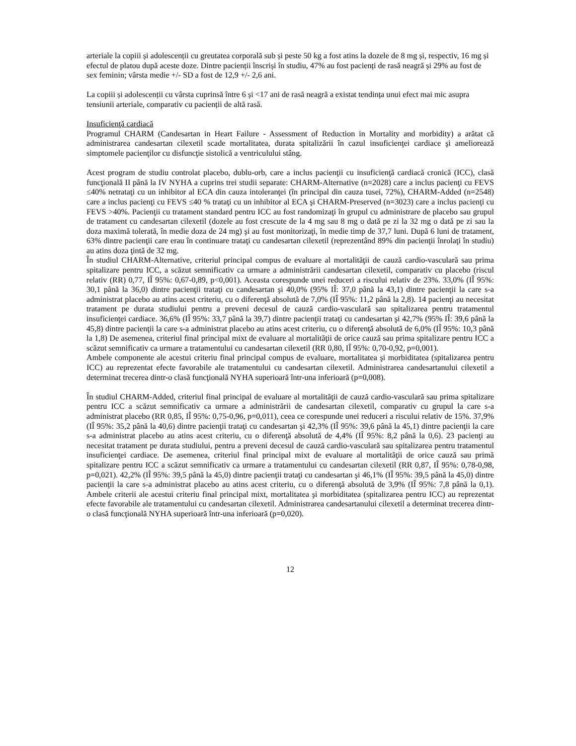arteriale la copiii și adolescenții cu greutatea corporală sub și peste 50 kg a fost atins la dozele de 8 mg și, respectiv, 16 mg și efectul de platou după aceste doze. Dintre pacienții înscriși în studiu, 47% au fost pacienți de rasă neagră și 29% au fost de sex feminin; vârsta medie +/- SD a fost de 12,9 +/- 2,6 ani.
La copiii și adolescenții cu vârsta cuprinsă între 6 și <17 ani de rasă neagră a existat tendința unui efect mai mic asupra tensiunii arteriale, comparativ cu pacienții de altă rasă.
Insuficienţă cardiacă
Programul CHARM (Candesartan in Heart Failure - Assessment of Reduction in Mortality and morbidity) a arătat că administrarea candesartan cilexetil scade mortalitatea, durata spitalizării în cazul insuficienţei cardiace şi ameliorează simptomele pacienţilor cu disfuncţie sistolică a ventriculului stâng.
Acest program de studiu controlat placebo, dublu-orb, care a inclus pacienţii cu insuficienţă cardiacă cronică (ICC), clasă funcţională II până la IV NYHA a cuprins trei studii separate: CHARM-Alternative (n=2028) care a inclus pacienţi cu FEVS ≤40% netrataţi cu un inhibitor al ECA din cauza intoleranţei (în principal din cauza tusei, 72%), CHARM-Added (n=2548) care a inclus pacienţi cu FEVS ≤40 % trataţi cu un inhibitor al ECA şi CHARM-Preserved (n=3023) care a inclus pacienţi cu FEVS >40%. Pacienţii cu tratament standard pentru ICC au fost randomizaţi în grupul cu administrare de placebo sau grupul de tratament cu candesartan cilexetil (dozele au fost crescute de la 4 mg sau 8 mg o dată pe zi la 32 mg o dată pe zi sau la doza maximă tolerată, în medie doza de 24 mg) şi au fost monitorizaţi, în medie timp de 37,7 luni. După 6 luni de tratament, 63% dintre pacienţii care erau în continuare trataţi cu candesartan cilexetil (reprezentând 89% din pacienţii înrolaţi în studiu) au atins doza ţintă de 32 mg.
În studiul CHARM-Alternative, criteriul principal compus de evaluare al mortalităţii de cauză cardio-vasculară sau prima spitalizare pentru ICC, a scăzut semnificativ ca urmare a administrării candesartan cilexetil, comparativ cu placebo (riscul relativ (RR) 0,77, IÎ 95%: 0,67-0,89, p<0,001). Aceasta corespunde unei reduceri a riscului relativ de 23%. 33,0% (IÎ 95%: 30,1 până la 36,0) dintre pacienţii trataţi cu candesartan şi 40,0% (95% IÎ: 37,0 până la 43,1) dintre pacienţii la care s-a administrat placebo au atins acest criteriu, cu o diferenţă absolută de 7,0% (IÎ 95%: 11,2 până la 2,8). 14 pacienţi au necesitat tratament pe durata studiului pentru a preveni decesul de cauză cardio-vasculară sau spitalizarea pentru tratamentul insuficienţei cardiace. 36,6% (IÎ 95%: 33,7 până la 39,7) dintre pacienţii trataţi cu candesartan şi 42,7% (95% IÎ: 39,6 până la 45,8) dintre pacienţii la care s-a administrat placebo au atins acest criteriu, cu o diferenţă absolută de 6,0% (IÎ 95%: 10,3 până la 1,8) De asemenea, criteriul final principal mixt de evaluare al mortalităţii de orice cauză sau prima spitalizare pentru ICC a scăzut semnificativ ca urmare a tratamentului cu candesartan cilexetil (RR 0,80, IÎ 95%: 0,70-0,92, p=0,001).
Ambele componente ale acestui criteriu final principal compus de evaluare, mortalitatea şi morbiditatea (spitalizarea pentru ICC) au reprezentat efecte favorabile ale tratamentului cu candesartan cilexetil. Administrarea candesartanului cilexetil a determinat trecerea dintr-o clasă funcţională NYHA superioară într-una inferioară (p=0,008).
În studiul CHARM-Added, criteriul final principal de evaluare al mortalităţii de cauză cardio-vasculară sau prima spitalizare pentru ICC a scăzut semnificativ ca urmare a administrării de candesartan cilexetil, comparativ cu grupul la care s-a administrat placebo (RR 0,85, IÎ 95%: 0,75-0,96, p=0,011), ceea ce corespunde unei reduceri a riscului relativ de 15%. 37,9% (IÎ 95%: 35,2 până la 40,6) dintre pacienţii trataţi cu candesartan şi 42,3% (IÎ 95%: 39,6 până la 45,1) dintre pacienţii la care s-a administrat placebo au atins acest criteriu, cu o diferenţă absolută de 4,4% (IÎ 95%: 8,2 până la 0,6). 23 pacienţi au necesitat tratament pe durata studiului, pentru a preveni decesul de cauză cardio-vasculară sau spitalizarea pentru tratamentul insuficienţei cardiace. De asemenea, criteriul final principal mixt de evaluare al mortalităţii de orice cauză sau primă spitalizare pentru ICC a scăzut semnificativ ca urmare a tratamentului cu candesartan cilexetil (RR 0,87, IÎ 95%: 0,78-0,98, p=0,021). 42,2% (IÎ 95%: 39,5 până la 45,0) dintre pacienţii trataţi cu candesartan şi 46,1% (IÎ 95%: 39,5 până la 45,0) dintre pacienţii la care s-a administrat placebo au atins acest criteriu, cu o diferenţă absolută de 3,9% (IÎ 95%: 7,8 până la 0,1). Ambele criterii ale acestui criteriu final principal mixt, mortalitatea şi morbiditatea (spitalizarea pentru ICC) au reprezentat efecte favorabile ale tratamentului cu candesartan cilexetil. Administrarea candesartanului cilexetil a determinat trecerea dintr-o clasă funcţională NYHA superioară într-una inferioară (p=0,020).
12